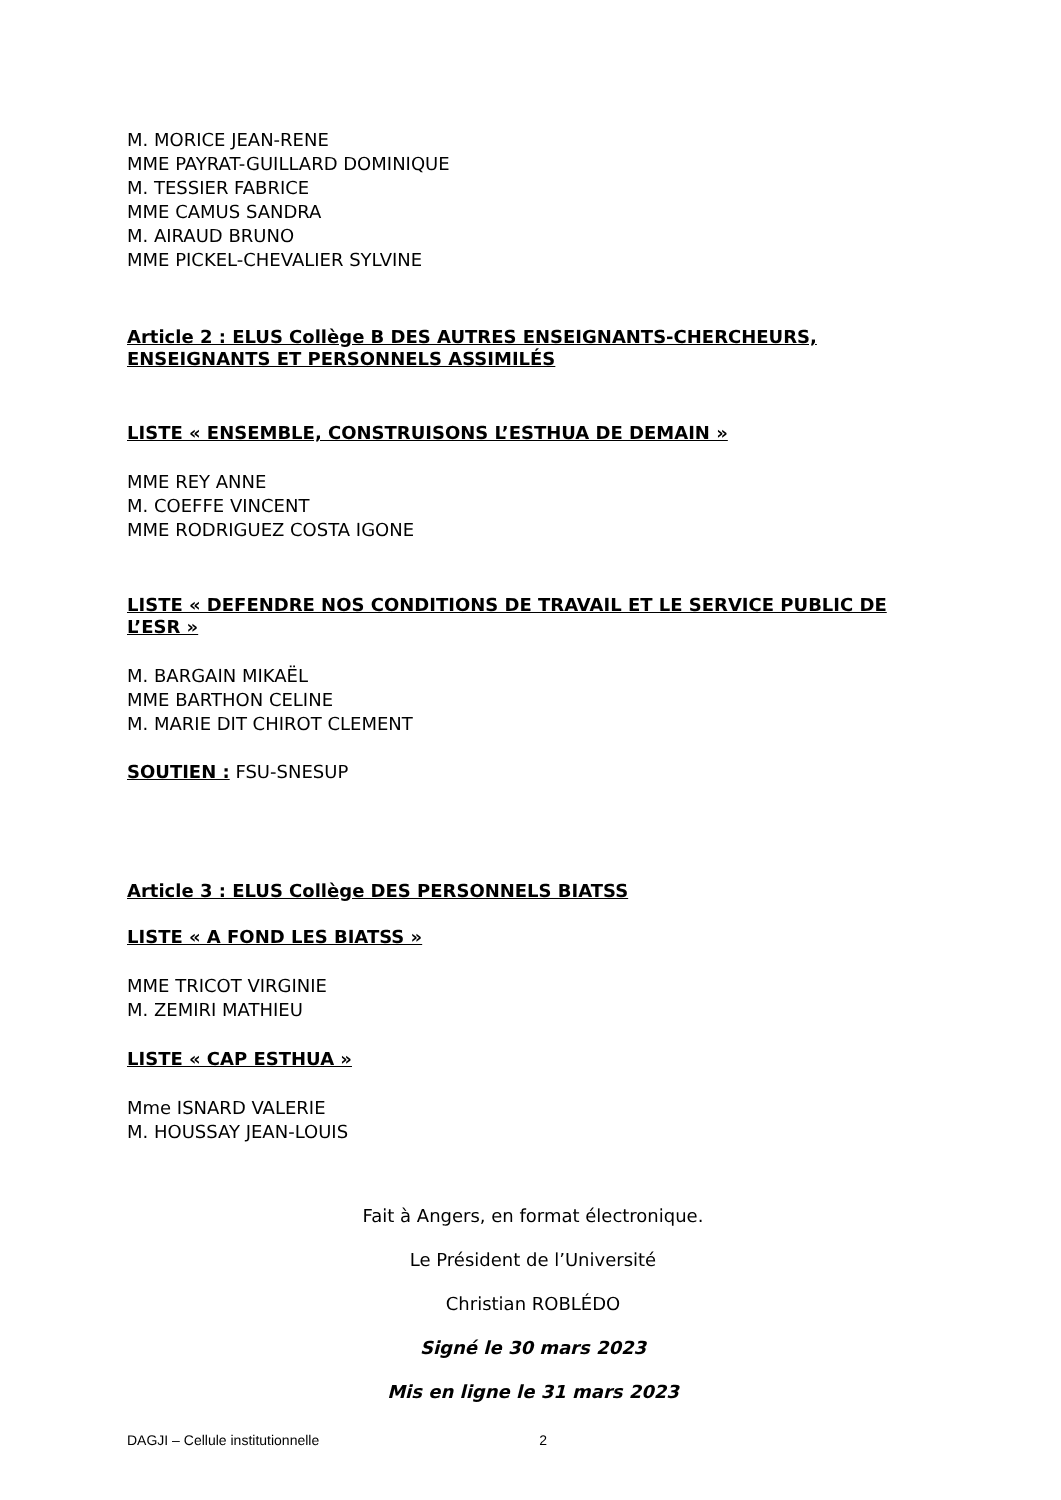M. MORICE JEAN-RENE
MME PAYRAT-GUILLARD DOMINIQUE
M. TESSIER FABRICE
MME CAMUS SANDRA
M. AIRAUD BRUNO
MME PICKEL-CHEVALIER SYLVINE
Article 2 : ELUS Collège B DES AUTRES ENSEIGNANTS-CHERCHEURS, ENSEIGNANTS ET PERSONNELS ASSIMILÉS
LISTE « ENSEMBLE, CONSTRUISONS L’ESTHUA DE DEMAIN »
MME REY ANNE
M. COEFFE VINCENT
MME RODRIGUEZ COSTA IGONE
LISTE « DEFENDRE NOS CONDITIONS DE TRAVAIL ET LE SERVICE PUBLIC DE L’ESR »
M. BARGAIN MIKAËL
MME BARTHON CELINE
M. MARIE DIT CHIROT CLEMENT
SOUTIEN : FSU-SNESUP
Article 3 : ELUS Collège DES PERSONNELS BIATSS
LISTE « A FOND LES BIATSS »
MME TRICOT VIRGINIE
M. ZEMIRI MATHIEU
LISTE « CAP ESTHUA »
Mme ISNARD VALERIE
M. HOUSSAY JEAN-LOUIS
Fait à Angers, en format électronique.
Le Président de l’Université
Christian ROBLÉDO
Signé le 30 mars 2023
Mis en ligne le 31 mars 2023
DAGJI – Cellule institutionnelle 2